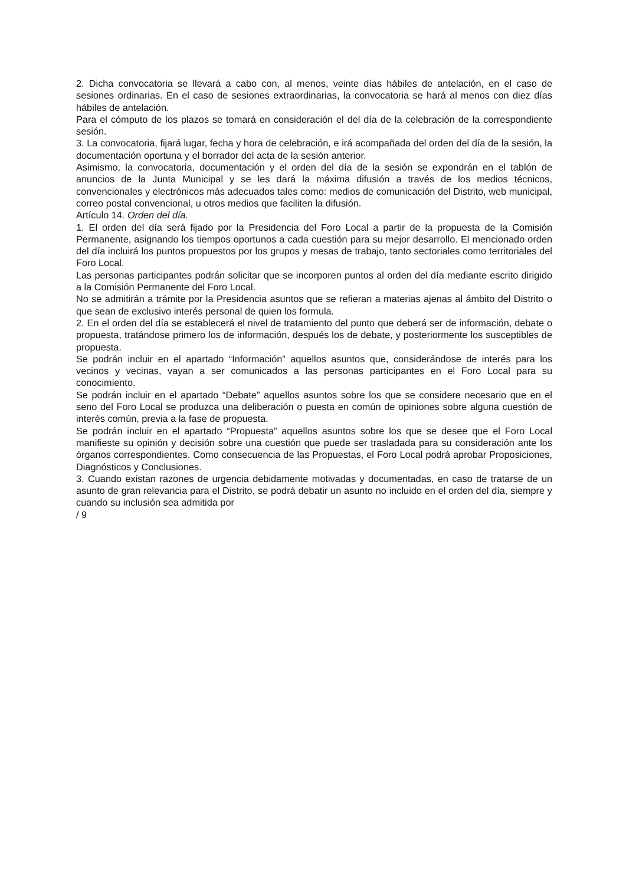2. Dicha convocatoria se llevará a cabo con, al menos, veinte días hábiles de antelación, en el caso de sesiones ordinarias. En el caso de sesiones extraordinarias, la convocatoria se hará al menos con diez días hábiles de antelación.
Para el cómputo de los plazos se tomará en consideración el del día de la celebración de la correspondiente sesión.
3. La convocatoria, fijará lugar, fecha y hora de celebración, e irá acompañada del orden del día de la sesión, la documentación oportuna y el borrador del acta de la sesión anterior.
Asimismo, la convocatoria, documentación y el orden del día de la sesión se expondrán en el tablón de anuncios de la Junta Municipal y se les dará la máxima difusión a través de los medios técnicos, convencionales y electrónicos más adecuados tales como: medios de comunicación del Distrito, web municipal, correo postal convencional, u otros medios que faciliten la difusión.
Artículo 14. Orden del día.
1. El orden del día será fijado por la Presidencia del Foro Local a partir de la propuesta de la Comisión Permanente, asignando los tiempos oportunos a cada cuestión para su mejor desarrollo. El mencionado orden del día incluirá los puntos propuestos por los grupos y mesas de trabajo, tanto sectoriales como territoriales del Foro Local.
Las personas participantes podrán solicitar que se incorporen puntos al orden del día mediante escrito dirigido a la Comisión Permanente del Foro Local.
No se admitirán a trámite por la Presidencia asuntos que se refieran a materias ajenas al ámbito del Distrito o que sean de exclusivo interés personal de quien los formula.
2. En el orden del día se establecerá el nivel de tratamiento del punto que deberá ser de información, debate o propuesta, tratándose primero los de información, después los de debate, y posteriormente los susceptibles de propuesta.
Se podrán incluir en el apartado “Información” aquellos asuntos que, considerándose de interés para los vecinos y vecinas, vayan a ser comunicados a las personas participantes en el Foro Local para su conocimiento.
Se podrán incluir en el apartado “Debate” aquellos asuntos sobre los que se considere necesario que en el seno del Foro Local se produzca una deliberación o puesta en común de opiniones sobre alguna cuestión de interés común, previa a la fase de propuesta.
Se podrán incluir en el apartado “Propuesta” aquellos asuntos sobre los que se desee que el Foro Local manifieste su opinión y decisión sobre una cuestión que puede ser trasladada para su consideración ante los órganos correspondientes. Como consecuencia de las Propuestas, el Foro Local podrá aprobar Proposiciones, Diagnósticos y Conclusiones.
3. Cuando existan razones de urgencia debidamente motivadas y documentadas, en caso de tratarse de un asunto de gran relevancia para el Distrito, se podrá debatir un asunto no incluido en el orden del día, siempre y cuando su inclusión sea admitida por
/ 9